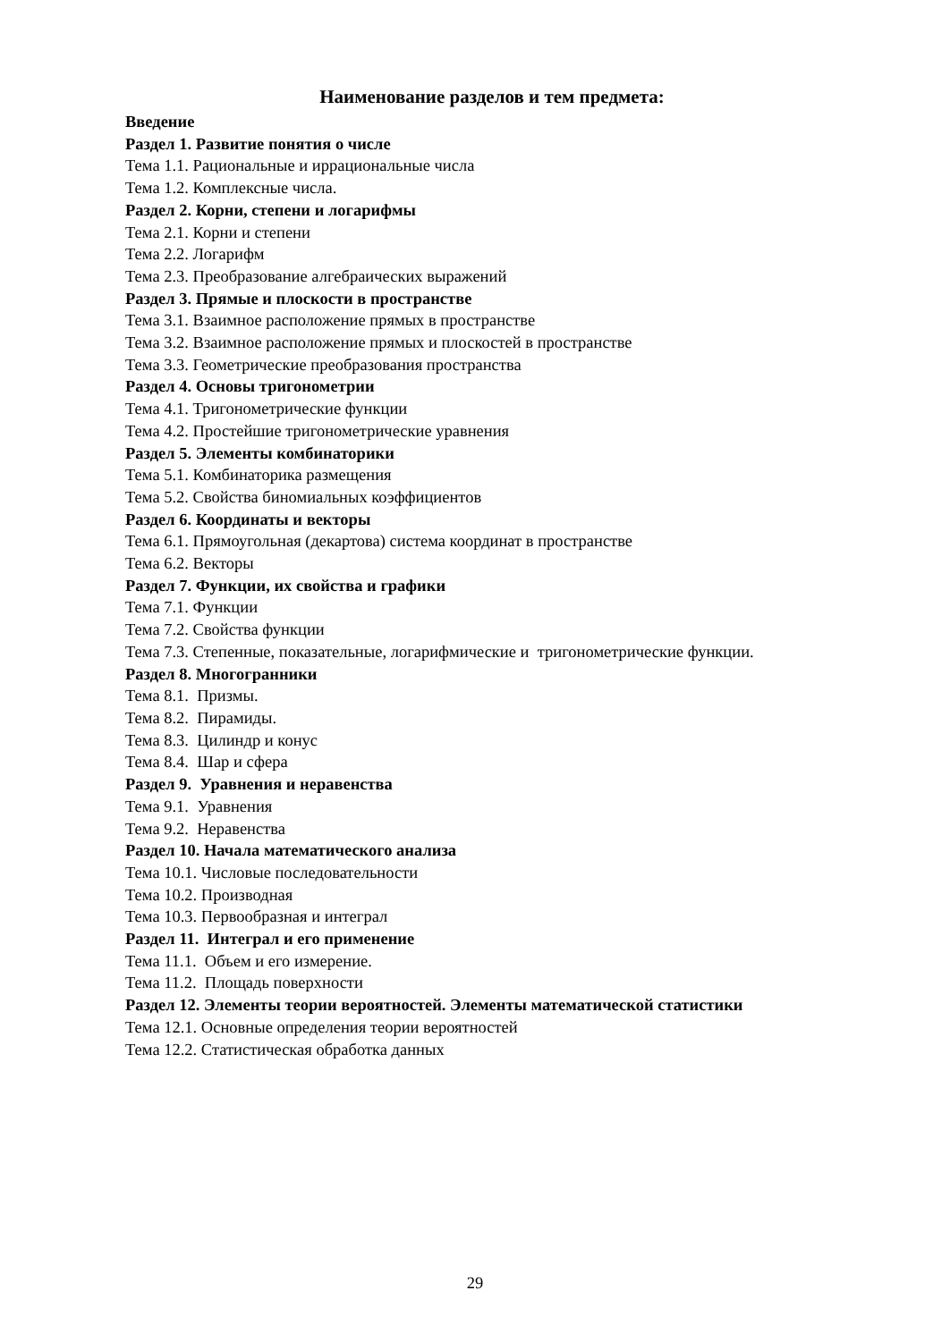Наименование разделов и тем предмета:
Введение
Раздел 1. Развитие понятия о числе
Тема 1.1. Рациональные и иррациональные числа
Тема 1.2. Комплексные числа.
Раздел 2. Корни, степени и логарифмы
Тема 2.1. Корни и степени
Тема 2.2. Логарифм
Тема 2.3. Преобразование алгебраических выражений
Раздел 3. Прямые и плоскости в пространстве
Тема 3.1. Взаимное расположение прямых в пространстве
Тема 3.2. Взаимное расположение прямых и плоскостей в пространстве
Тема 3.3. Геометрические преобразования пространства
Раздел 4. Основы тригонометрии
Тема 4.1. Тригонометрические функции
Тема 4.2. Простейшие тригонометрические уравнения
Раздел 5. Элементы комбинаторики
Тема 5.1. Комбинаторика размещения
Тема 5.2. Свойства биномиальных коэффициентов
Раздел 6. Координаты и векторы
Тема 6.1. Прямоугольная (декартова) система координат в пространстве
Тема 6.2. Векторы
Раздел 7. Функции, их свойства и графики
Тема 7.1. Функции
Тема 7.2. Свойства функции
Тема 7.3. Степенные, показательные, логарифмические и тригонометрические функции.
Раздел 8. Многогранники
Тема 8.1. Призмы.
Тема 8.2. Пирамиды.
Тема 8.3. Цилиндр и конус
Тема 8.4. Шар и сфера
Раздел 9. Уравнения и неравенства
Тема 9.1. Уравнения
Тема 9.2. Неравенства
Раздел 10. Начала математического анализа
Тема 10.1. Числовые последовательности
Тема 10.2. Производная
Тема 10.3. Первообразная и интеграл
Раздел 11. Интеграл и его применение
Тема 11.1. Объем и его измерение.
Тема 11.2. Площадь поверхности
Раздел 12. Элементы теории вероятностей. Элементы математической статистики
Тема 12.1. Основные определения теории вероятностей
Тема 12.2. Статистическая обработка данных
29